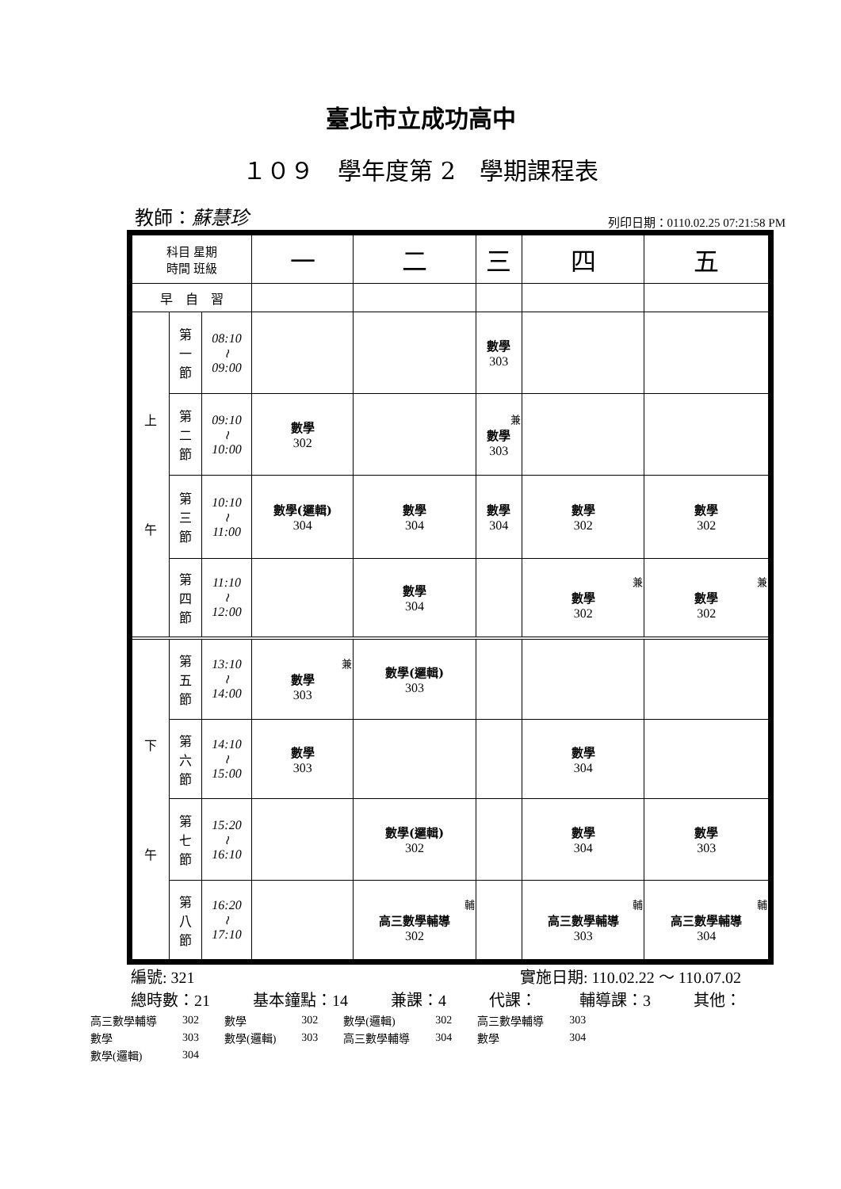臺北市立成功高中
１０９　學年度第 2　學期課程表
教師：蘇慧珍
列印日期：0110.02.25 07:21:58 PM
| 科目 星期 時間 班級 | | | 一 | 二 | 三 | 四 | 五 |
| --- | --- | --- | --- | --- | --- | --- | --- |
| 早 自 習 | | | | | | | |
| 上 午 | 第 一 節 | 08:10 ≀ 09:00 | | | 數學 303 | | |
| | 第 二 節 | 09:10 ≀ 10:00 | 數學 302 | | 兼 數學 303 | | |
| | 第 三 節 | 10:10 ≀ 11:00 | 數學(邏輯) 304 | 數學 304 | 數學 304 | 數學 302 | 數學 302 |
| | 第 四 節 | 11:10 ≀ 12:00 | | 數學 304 | | 兼 數學 302 | 兼 數學 302 |
| 下 午 | 第 五 節 | 13:10 ≀ 14:00 | 兼 數學 303 | 數學(邏輯) 303 | | | |
| | 第 六 節 | 14:10 ≀ 15:00 | 數學 303 | | | 數學 304 | |
| | 第 七 節 | 15:20 ≀ 16:10 | | 數學(邏輯) 302 | | 數學 304 | 數學 303 |
| | 第 八 節 | 16:20 ≀ 17:10 | | 輔 高三數學輔導 302 | | 輔 高三數學輔導 303 | 輔 高三數學輔導 304 |
編號: 321 實施日期: 110.02.22 ～ 110.07.02
總時數：21 基本鐘點：14 兼課：4 代課： 輔導課：3 其他：
| 高三數學輔導 | 302 | 數學 | 302 | 數學(邏輯) | 302 | 高三數學輔導 | 303 |
| 數學 | 303 | 數學(邏輯) | 303 | 高三數學輔導 | 304 | 數學 | 304 |
| 數學(邏輯) | 304 | | | | | | |